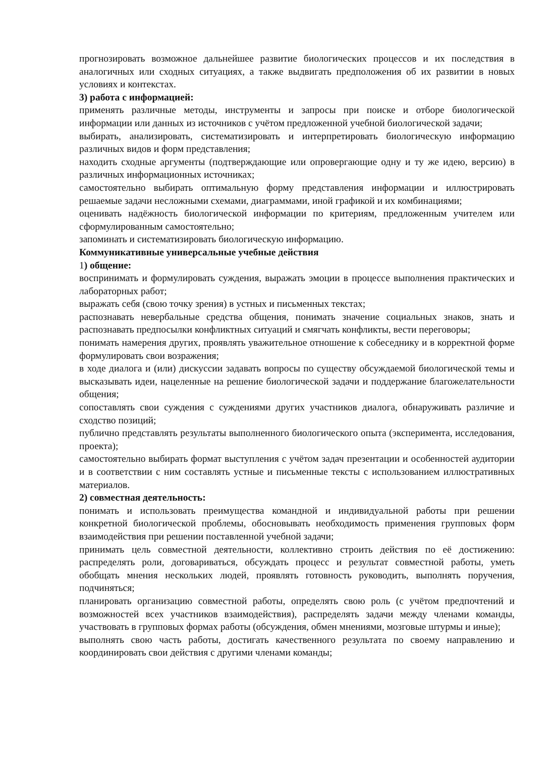прогнозировать возможное дальнейшее развитие биологических процессов и их последствия в аналогичных или сходных ситуациях, а также выдвигать предположения об их развитии в новых условиях и контекстах.
3) работа с информацией:
применять различные методы, инструменты и запросы при поиске и отборе биологической информации или данных из источников с учётом предложенной учебной биологической задачи;
выбирать, анализировать, систематизировать и интерпретировать биологическую информацию различных видов и форм представления;
находить сходные аргументы (подтверждающие или опровергающие одну и ту же идею, версию) в различных информационных источниках;
самостоятельно выбирать оптимальную форму представления информации и иллюстрировать решаемые задачи несложными схемами, диаграммами, иной графикой и их комбинациями;
оценивать надёжность биологической информации по критериям, предложенным учителем или сформулированным самостоятельно;
запоминать и систематизировать биологическую информацию.
Коммуникативные универсальные учебные действия
1) общение:
воспринимать и формулировать суждения, выражать эмоции в процессе выполнения практических и лабораторных работ;
выражать себя (свою точку зрения) в устных и письменных текстах;
распознавать невербальные средства общения, понимать значение социальных знаков, знать и распознавать предпосылки конфликтных ситуаций и смягчать конфликты, вести переговоры;
понимать намерения других, проявлять уважительное отношение к собеседнику и в корректной форме формулировать свои возражения;
в ходе диалога и (или) дискуссии задавать вопросы по существу обсуждаемой биологической темы и высказывать идеи, нацеленные на решение биологической задачи и поддержание благожелательности общения;
сопоставлять свои суждения с суждениями других участников диалога, обнаруживать различие и сходство позиций;
публично представлять результаты выполненного биологического опыта (эксперимента, исследования, проекта);
самостоятельно выбирать формат выступления с учётом задач презентации и особенностей аудитории и в соответствии с ним составлять устные и письменные тексты с использованием иллюстративных материалов.
2) совместная деятельность:
понимать и использовать преимущества командной и индивидуальной работы при решении конкретной биологической проблемы, обосновывать необходимость применения групповых форм взаимодействия при решении поставленной учебной задачи;
принимать цель совместной деятельности, коллективно строить действия по её достижению: распределять роли, договариваться, обсуждать процесс и результат совместной работы, уметь обобщать мнения нескольких людей, проявлять готовность руководить, выполнять поручения, подчиняться;
планировать организацию совместной работы, определять свою роль (с учётом предпочтений и возможностей всех участников взаимодействия), распределять задачи между членами команды, участвовать в групповых формах работы (обсуждения, обмен мнениями, мозговые штурмы и иные);
выполнять свою часть работы, достигать качественного результата по своему направлению и координировать свои действия с другими членами команды;